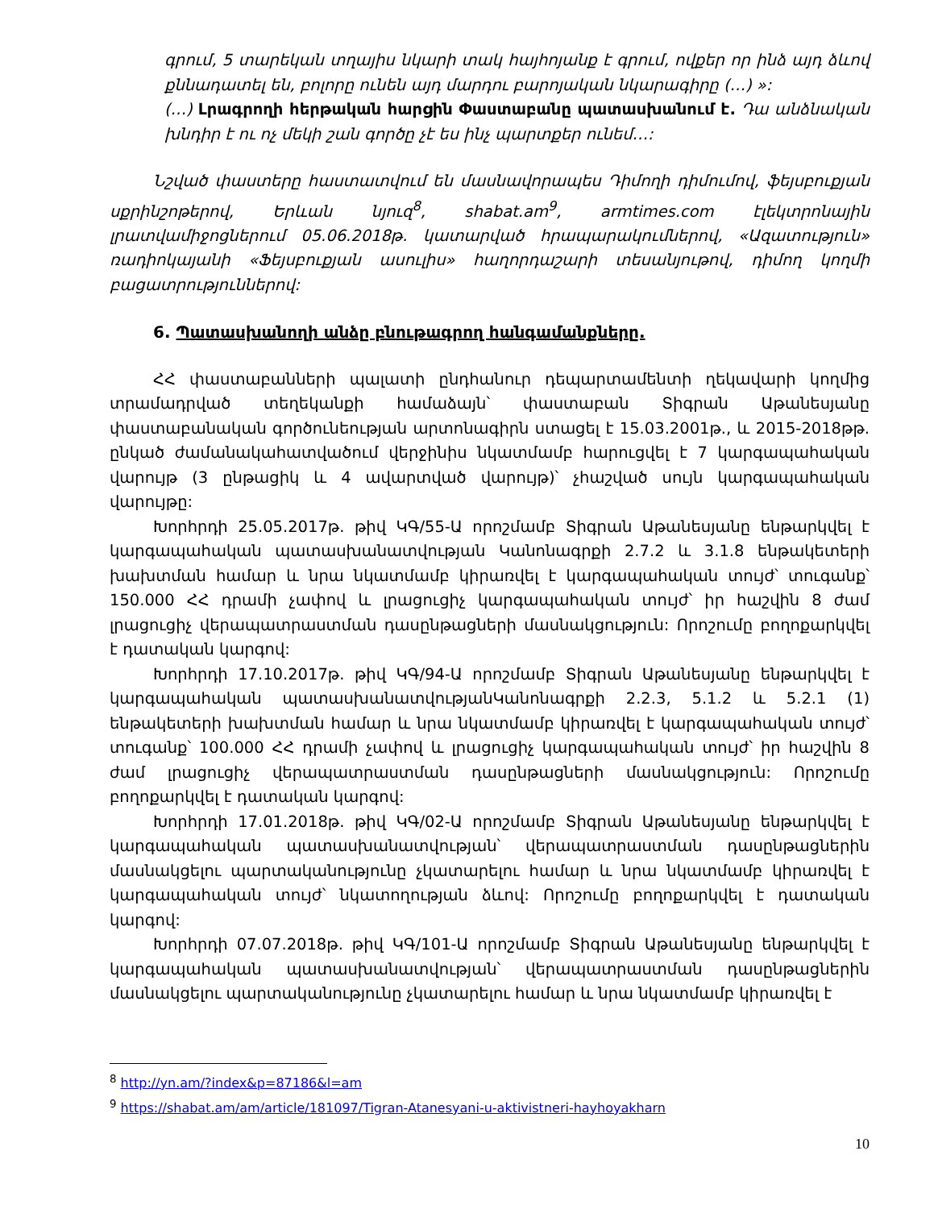գրում, 5 տարեկան տղայիս նկարի տակ հայհոյանք է գրում, ովքեր որ ինձ այդ ձևով քննադատել են, բոլորը ունեն այդ մարդու բարոյական նկարագիրը (…) »:
(…) Լրագրողի հերթական հարցին Փաստաբանը պատասխանում է. Դա անձնական խնդիր է ու ոչ մեկի շան գործը չէ ես ինչ պարտքեր ունեմ…:
Նշված փաստերը հաստատվում են մասնավորապես Դիմողի դիմումով, ֆեյսբուքյան սքրինշոթերով, Երևան նյուզ<sup>8</sup>, shabat.am<sup>9</sup>, armtimes.com էլեկտրոնային լրատվամիջոցներում 05.06.2018թ. կատարված հրապարակումներով, «Ազատություն» ռադիոկայանի «Ֆեյսբուքյան ասուլիս» հաղորդաշարի տեսանյութով, դիմող կողմի բացատրություններով:
6. Պատասխանողի անձը բնութագրող հանգամանքները.
ՀՀ փաստաբանների պալատի ընդհանուր դեպարտամենտի ղեկավարի կողմից տրամադրված տեղեկանքի համաձայն՝ փաստաբան Տիգրան Աթանեսյանը փաստաբանական գործունեության արտոնագիրն ստացել է 15.03.2001թ., և 2015-2018թթ. ընկած ժամանակահատվածում վերջինիս նկատմամբ հարուցվել է 7 կարգապահական վարույթ (3 ընթացիկ և 4 ավարտված վարույթ)՝ չհաշված սույն կարգապահական վարույթը:
Խորհրդի 25.05.2017թ. թիվ ԿԳ/55-Ա որոշմամբ Տիգրան Աթանեսյանը ենթարկվել է կարգապահական պատասխանատվության Կանոնագրքի 2.7.2 և 3.1.8 ենթակետերի խախտման համար և նրա նկատմամբ կիրառվել է կարգապահական տույժ՝ տուգանք՝ 150.000 ՀՀ դրամի չափով և լրացուցիչ կարգապահական տույժ՝ իր հաշվին 8 ժամ լրացուցիչ վերապատրաստման դասընթացների մասնակցություն: Որոշումը բողոքարկվել է դատական կարգով:
Խորհրդի 17.10.2017թ. թիվ ԿԳ/94-Ա որոշմամբ Տիգրան Աթանեսյանը ենթարկվել է կարգապահական պատասխանատվությանԿանոնագրքի 2.2.3, 5.1.2 և 5.2.1 (1) ենթակետերի խախտման համար և նրա նկատմամբ կիրառվել է կարգապահական տույժ՝ տուգանք՝ 100.000 ՀՀ դրամի չափով և լրացուցիչ կարգապահական տույժ՝ իր հաշվին 8 ժամ լրացուցիչ վերապատրաստման դասընթացների մասնակցություն: Որոշումը բողոքարկվել է դատական կարգով:
Խորհրդի 17.01.2018թ. թիվ ԿԳ/02-Ա որոշմամբ Տիգրան Աթանեսյանը ենթարկվել է կարգապահական պատասխանատվության՝ վերապատրաստման դասընթացներին մասնակցելու պարտականությունը չկատարելու համար և նրա նկատմամբ կիրառվել է կարգապահական տույժ՝ նկատողության ձևով: Որոշումը բողոքարկվել է դատական կարգով:
Խորհրդի 07.07.2018թ. թիվ ԿԳ/101-Ա որոշմամբ Տիգրան Աթանեսյանը ենթարկվել է կարգապահական պատասխանատվության՝ վերապատրաստման դասընթացներին մասնակցելու պարտականությունը չկատարելու համար և նրա նկատմամբ կիրառվել է
<sup>8</sup> http://yn.am/?index&p=87186&l=am
<sup>9</sup> https://shabat.am/am/article/181097/Tigran-Atanesyani-u-aktivistneri-hayhoyakharn
10